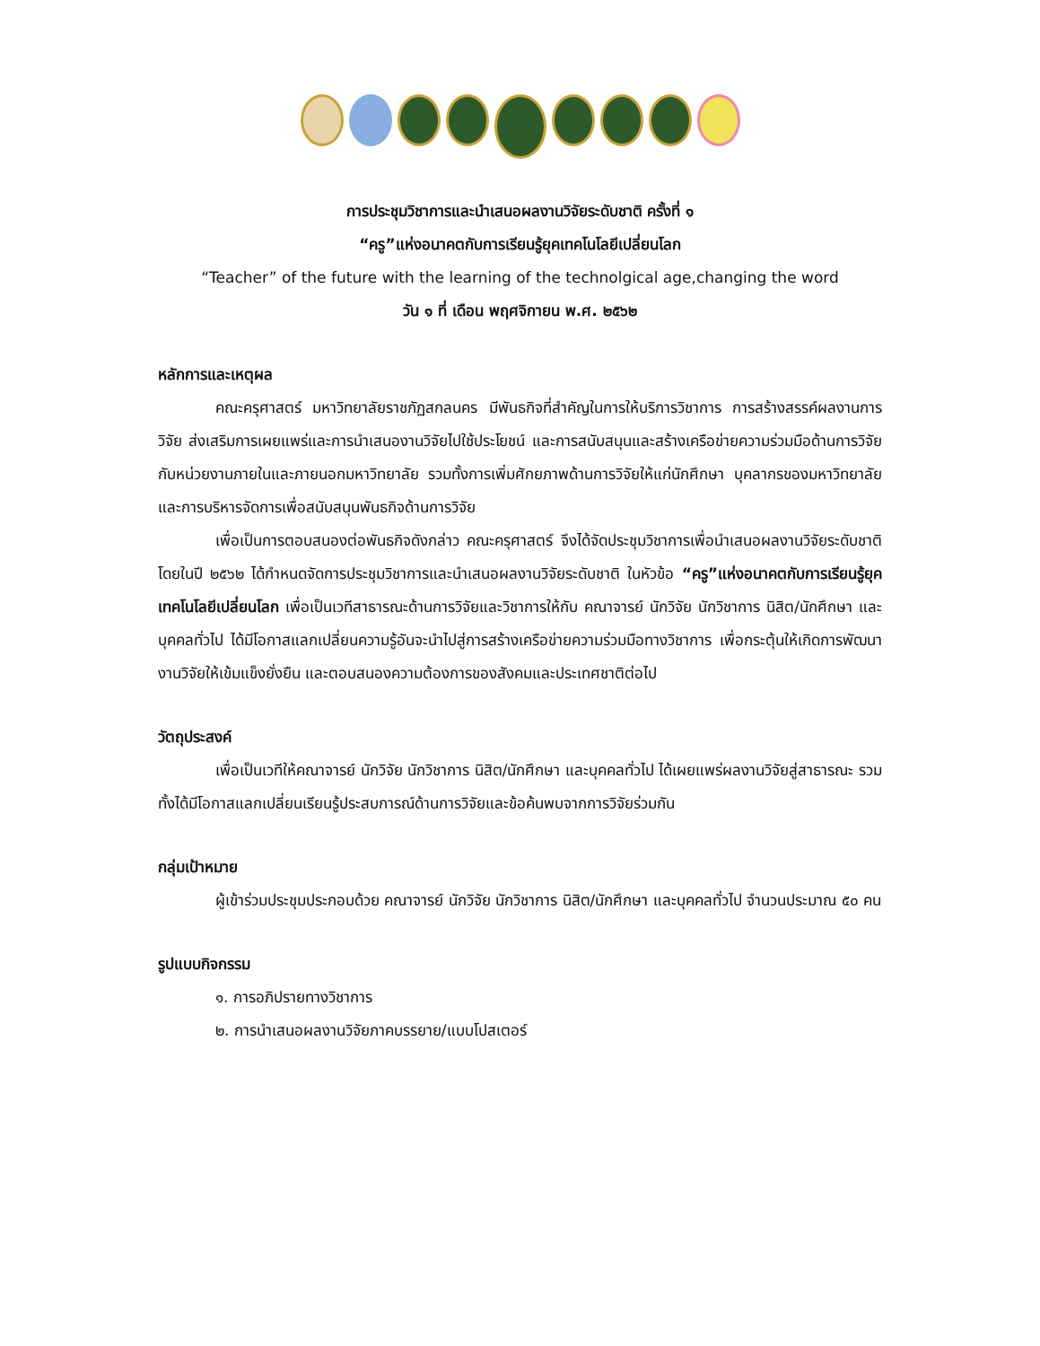การประชุมวิชาการและนำเสนอผลงานวิจัยระดับชาติ ครั้งที่ ๑
“ครู”แห่งอนาคตกับการเรียนรู้ยุคเทคโนโลยีเปลี่ยนโลก
“Teacher” of the future with the learning of the technolgical age,changing the word
วัน ๑ ที่ เดือน พฤศจิกายน พ.ศ. ๒๕๖๒
หลักการและเหตุผล
คณะครุศาสตร์ มหาวิทยาลัยราชภัฏสกลนคร มีพันธกิจที่สำคัญในการให้บริการวิชาการ การสร้างสรรค์ผลงานการวิจัย ส่งเสริมการเผยแพร่และการนำเสนองานวิจัยไปใช้ประโยชน์ และการสนับสนุนและสร้างเครือข่ายความร่วมมือด้านการวิจัยกับหน่วยงานภายในและภายนอกมหาวิทยาลัย รวมทั้งการเพิ่มศักยภาพด้านการวิจัยให้แก่นักศึกษา บุคลากรของมหาวิทยาลัย และการบริหารจัดการเพื่อสนับสนุนพันธกิจด้านการวิจัย
เพื่อเป็นการตอบสนองต่อพันธกิจดังกล่าว คณะครุศาสตร์ จึงได้จัดประชุมวิชาการเพื่อนำเสนอผลงานวิจัยระดับชาติ โดยในปี ๒๕๖๒ ได้กำหนดจัดการประชุมวิชาการและนำเสนอผลงานวิจัยระดับชาติ ในหัวข้อ “ครู”แห่งอนาคตกับการเรียนรู้ยุคเทคโนโลยีเปลี่ยนโลก เพื่อเป็นเวทีสาธารณะด้านการวิจัยและวิชาการให้กับ คณาจารย์ นักวิจัย นักวิชาการ นิสิต/นักศึกษา และบุคคลทั่วไป ได้มีโอกาสแลกเปลี่ยนความรู้อันจะนำไปสู่การสร้างเครือข่ายความร่วมมือทางวิชาการ เพื่อกระตุ้นให้เกิดการพัฒนางานวิจัยให้เข้มแข็งยั่งยืน และตอบสนองความต้องการของสังคมและประเทศชาติต่อไป
วัตถุประสงค์
เพื่อเป็นเวทีให้คณาจารย์ นักวิจัย นักวิชาการ นิสิต/นักศึกษา และบุคคลทั่วไป ได้เผยแพร่ผลงานวิจัยสู่สาธารณะ รวมทั้งได้มีโอกาสแลกเปลี่ยนเรียนรู้ประสบการณ์ด้านการวิจัยและข้อค้นพบจากการวิจัยร่วมกัน
กลุ่มเป้าหมาย
ผู้เข้าร่วมประชุมประกอบด้วย คณาจารย์ นักวิจัย นักวิชาการ นิสิต/นักศึกษา และบุคคลทั่วไป จำนวนประมาณ ๕๐ คน
รูปแบบกิจกรรม
๑. การอภิปรายทางวิชาการ
๒. การนำเสนอผลงานวิจัยภาคบรรยาย/แบบโปสเตอร์